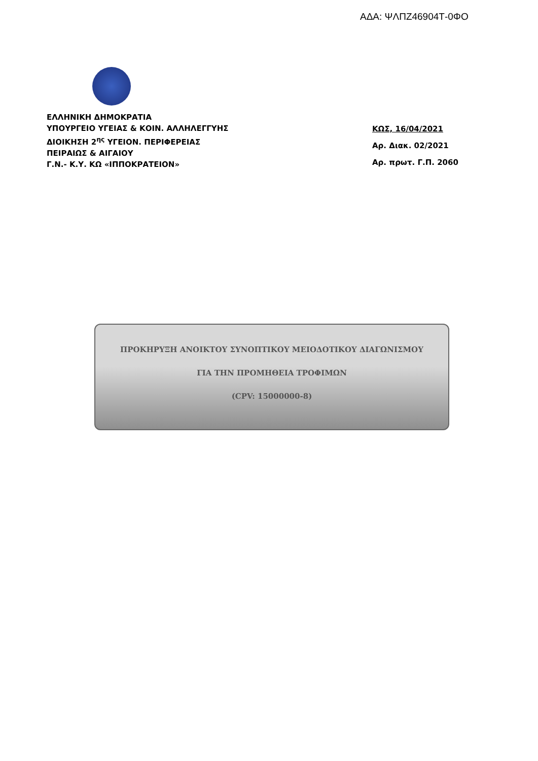ΑΔΑ: ΨΛΠΖ46904Τ-0ΦΟ
ΕΛΛΗΝΙΚΗ ΔΗΜΟΚΡΑΤΙΑ
ΥΠΟΥΡΓΕΙΟ ΥΓΕΙΑΣ & ΚΟΙΝ. ΑΛΛΗΛΕΓΓΥΗΣ
ΔΙΟΙΚΗΣΗ 2<sup>ης</sup> ΥΓΕΙΟΝ. ΠΕΡΙΦΕΡΕΙΑΣ
ΠΕΙΡΑΙΩΣ & ΑΙΓΑΙΟΥ
Γ.Ν.- Κ.Υ. ΚΩ «ΙΠΠΟΚΡΑΤΕΙΟΝ»
ΚΩΣ, 16/04/2021
Αρ. Διακ. 02/2021
Αρ. πρωτ. Γ.Π. 2060
ΠΡΟΚΗΡΥΞΗ ΑΝΟΙΚΤΟΥ ΣΥΝΟΠΤΙΚΟΥ ΜΕΙΟΔΟΤΙΚΟΥ ΔΙΑΓΩΝΙΣΜΟΥ
ΓΙΑ ΤΗΝ ΠΡΟΜΗΘΕΙΑ ΤΡΟΦΙΜΩΝ
(CPV: 15000000-8)